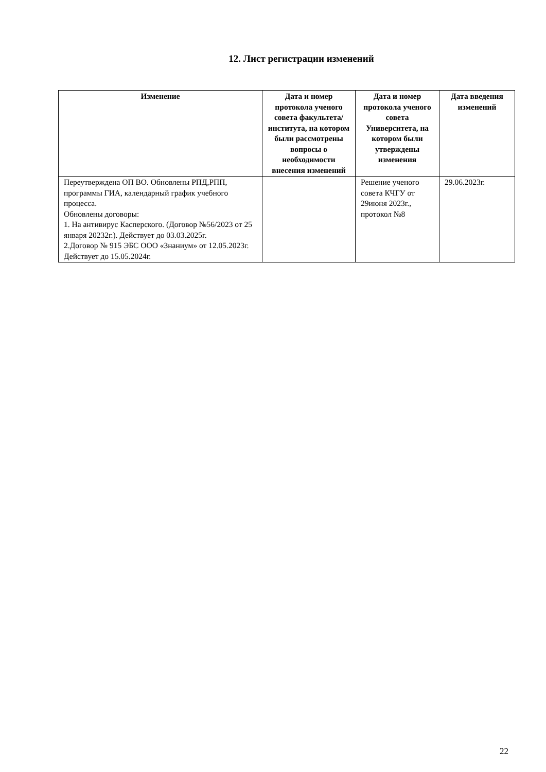12. Лист регистрации изменений
| Изменение | Дата и номер протокола ученого совета факультета/ института, на котором были рассмотрены вопросы о необходимости внесения изменений | Дата и номер протокола ученого совета Университета, на котором были утверждены изменения | Дата введения изменений |
| --- | --- | --- | --- |
| Переутверждена ОП ВО. Обновлены РПД,РПП, программы ГИА, календарный график учебного процесса. Обновлены договоры: 1. На антивирус Касперского. (Договор №56/2023 от 25 января 20232г.). Действует до 03.03.2025г. 2.Договор № 915 ЭБС ООО «Знаниум» от 12.05.2023г. Действует до 15.05.2024г. | | Решение ученого совета КЧГУ от 29июня 2023г., протокол №8 | 29.06.2023г. |
22